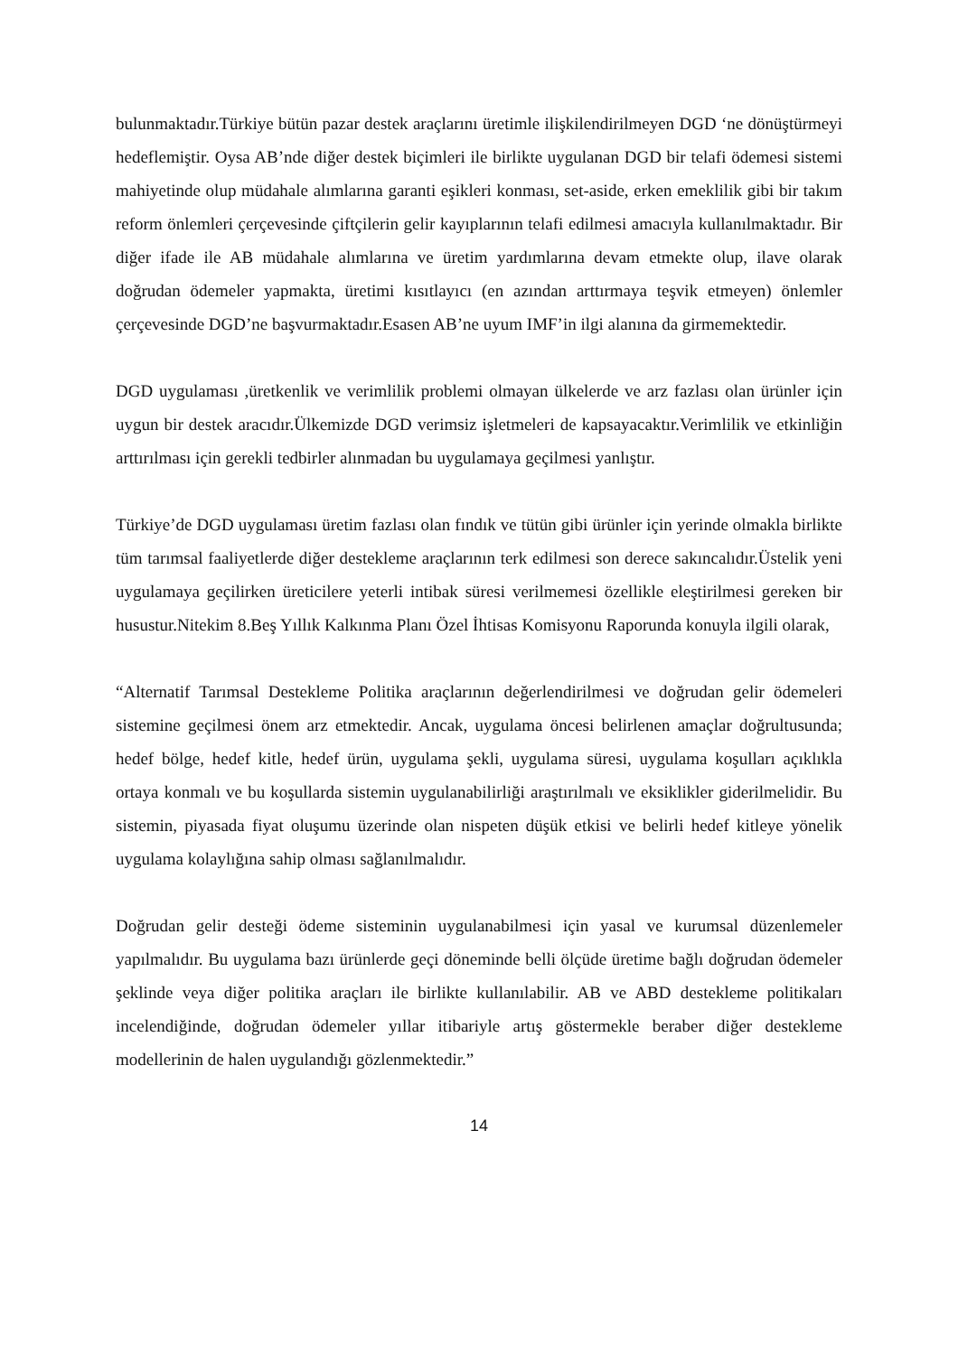bulunmaktadır.Türkiye bütün pazar destek araçlarını üretimle ilişkilendirilmeyen DGD ‘ne dönüştürmeyi hedeflemiştir. Oysa AB’nde diğer destek biçimleri ile birlikte uygulanan DGD bir telafi ödemesi sistemi mahiyetinde olup müdahale alımlarına garanti eşikleri konması, set-aside, erken emeklilik gibi bir takım reform önlemleri çerçevesinde çiftçilerin gelir kayıplarının telafi edilmesi amacıyla kullanılmaktadır. Bir diğer ifade ile AB müdahale alımlarına ve üretim yardımlarına devam etmekte olup, ilave olarak doğrudan ödemeler yapmakta, üretimi kısıtlayıcı (en azından arttırmaya teşvik etmeyen) önlemler çerçevesinde DGD’ne başvurmaktadır.Esasen AB’ne uyum IMF’in ilgi alanına da girmemektedir.
DGD uygulaması ,üretkenlik ve verimlilik problemi olmayan ülkelerde ve arz fazlası olan ürünler için uygun bir destek aracıdır.Ülkemizde DGD verimsiz işletmeleri de kapsayacaktır.Verimlilik ve etkinliğin arttırılması için gerekli tedbirler alınmadan bu uygulamaya geçilmesi yanlıştır.
Türkiye’de DGD uygulaması üretim fazlası olan fındık ve tütün gibi ürünler için yerinde olmakla birlikte tüm tarımsal faaliyetlerde diğer destekleme araçlarının terk edilmesi son derece sakıncalıdır.Üstelik yeni uygulamaya geçilirken üreticilere yeterli intibak süresi verilmemesi özellikle eleştirilmesi gereken bir husustur.Nitekim 8.Beş Yıllık Kalkınma Planı Özel İhtisas Komisyonu Raporunda konuyla ilgili olarak,
“Alternatif Tarımsal Destekleme Politika araçlarının değerlendirilmesi ve doğrudan gelir ödemeleri sistemine geçilmesi önem arz etmektedir. Ancak, uygulama öncesi belirlenen amaçlar doğrultusunda; hedef bölge, hedef kitle, hedef ürün, uygulama şekli, uygulama süresi, uygulama koşulları açıklıkla ortaya konmalı ve bu koşullarda sistemin uygulanabilirliği araştırılmalı ve eksiklikler giderilmelidir. Bu sistemin, piyasada fiyat oluşumu üzerinde olan nispeten düşük etkisi ve belirli hedef kitleye yönelik uygulama kolaylığına sahip olması sağlanılmalıdır.
Doğrudan gelir desteği ödeme sisteminin uygulanabilmesi için yasal ve kurumsal düzenlemeler yapılmalıdır. Bu uygulama bazı ürünlerde geçi döneminde belli ölçüde üretime bağlı doğrudan ödemeler şeklinde veya diğer politika araçları ile birlikte kullanılabilir. AB ve ABD destekleme politikaları incelendiğinde, doğrudan ödemeler yıllar itibariyle artış göstermekle beraber diğer destekleme modellerinin de halen uygulandığı gözlenmektedir.”
14